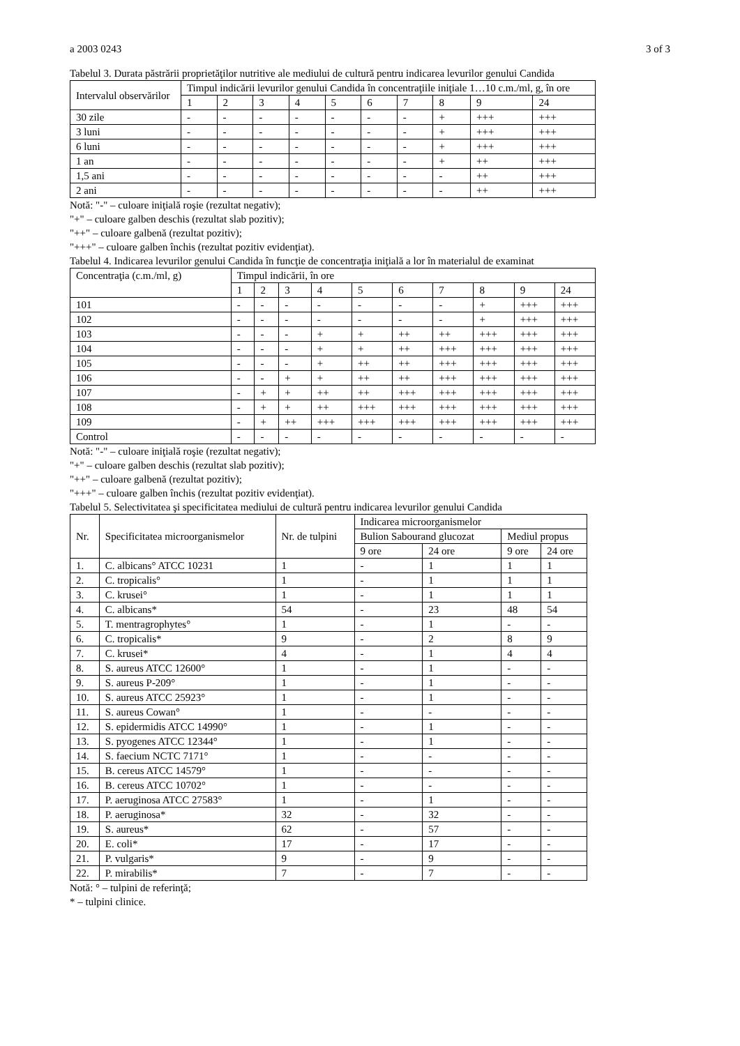a 2003 0243 3 of 3
Tabelul 3. Durata păstrării proprietăţilor nutritive ale mediului de cultură pentru indicarea levurilor genului Candida
| Intervalul observărilor | Timpul indicării levurilor genului Candida în concentraţiile iniţiale 1…10 c.m./ml, g, în ore | | | | | | | | | |
| --- | --- | --- | --- | --- | --- | --- | --- | --- | --- | --- |
| | 1 | 2 | 3 | 4 | 5 | 6 | 7 | 8 | 9 | 24 |
| 30 zile | - | - | - | - | - | - | - | + | +++ | +++ |
| 3 luni | - | - | - | - | - | - | - | + | +++ | +++ |
| 6 luni | - | - | - | - | - | - | - | + | +++ | +++ |
| 1 an | - | - | - | - | - | - | - | + | ++ | +++ |
| 1,5 ani | - | - | - | - | - | - | - | - | ++ | +++ |
| 2 ani | - | - | - | - | - | - | - | - | ++ | +++ |
Notă: "-" – culoare iniţială roşie (rezultat negativ);
"+" – culoare galben deschis (rezultat slab pozitiv);
"++" – culoare galbenă (rezultat pozitiv);
"+++" – culoare galben închis (rezultat pozitiv evidenţiat).
Tabelul 4. Indicarea levurilor genului Candida în funcţie de concentraţia iniţială a lor în materialul de examinat
| Concentraţia (c.m./ml, g) | Timpul indicării, în ore | | | | | | | | | |
| --- | --- | --- | --- | --- | --- | --- | --- | --- | --- | --- |
| | 1 | 2 | 3 | 4 | 5 | 6 | 7 | 8 | 9 | 24 |
| 101 | - | - | - | - | - | - | - | + | +++ | +++ |
| 102 | - | - | - | - | - | - | - | + | +++ | +++ |
| 103 | - | - | - | + | + | ++ | ++ | +++ | +++ | +++ |
| 104 | - | - | - | + | + | ++ | +++ | +++ | +++ | +++ |
| 105 | - | - | - | + | ++ | ++ | +++ | +++ | +++ | +++ |
| 106 | - | - | + | + | ++ | ++ | +++ | +++ | +++ | +++ |
| 107 | - | + | + | ++ | ++ | +++ | +++ | +++ | +++ | +++ |
| 108 | - | + | + | ++ | +++ | +++ | +++ | +++ | +++ | +++ |
| 109 | - | + | ++ | +++ | +++ | +++ | +++ | +++ | +++ | +++ |
| Control | - | - | - | - | - | - | - | - | - | - |
Notă: "-" – culoare iniţială roşie (rezultat negativ);
"+" – culoare galben deschis (rezultat slab pozitiv);
"++" – culoare galbenă (rezultat pozitiv);
"+++" – culoare galben închis (rezultat pozitiv evidenţiat).
Tabelul 5. Selectivitatea şi specificitatea mediului de cultură pentru indicarea levurilor genului Candida
| Nr. | Specificitatea microorganismelor | Nr. de tulpini | Indicarea microorganismelor | | | |
| --- | --- | --- | --- | --- | --- | --- |
| | | | Bulion Sabourand glucozat | | Mediul propus | |
| | | | 9 ore | 24 ore | 9 ore | 24 ore |
| 1. | C. albicans° ATCC 10231 | 1 | - | 1 | 1 | 1 |
| 2. | C. tropicalis° | 1 | - | 1 | 1 | 1 |
| 3. | C. krusei° | 1 | - | 1 | 1 | 1 |
| 4. | C. albicans* | 54 | - | 23 | 48 | 54 |
| 5. | T. mentragrophytes° | 1 | - | 1 | - | - |
| 6. | C. tropicalis* | 9 | - | 2 | 8 | 9 |
| 7. | C. krusei* | 4 | - | 1 | 4 | 4 |
| 8. | S. aureus ATCC 12600° | 1 | - | 1 | - | - |
| 9. | S. aureus P-209° | 1 | - | 1 | - | - |
| 10. | S. aureus ATCC 25923° | 1 | - | 1 | - | - |
| 11. | S. aureus Cowan° | 1 | - | - | - | - |
| 12. | S. epidermidis ATCC 14990° | 1 | - | 1 | - | - |
| 13. | S. pyogenes ATCC 12344° | 1 | - | 1 | - | - |
| 14. | S. faecium NCTC 7171° | 1 | - | - | - | - |
| 15. | B. cereus ATCC 14579° | 1 | - | - | - | - |
| 16. | B. cereus ATCC 10702° | 1 | - | - | - | - |
| 17. | P. aeruginosa ATCC 27583° | 1 | - | 1 | - | - |
| 18. | P. aeruginosa* | 32 | - | 32 | - | - |
| 19. | S. aureus* | 62 | - | 57 | - | - |
| 20. | E. coli* | 17 | - | 17 | - | - |
| 21. | P. vulgaris* | 9 | - | 9 | - | - |
| 22. | P. mirabilis* | 7 | - | 7 | - | - |
Notă: ° – tulpini de referinţă;
* – tulpini clinice.